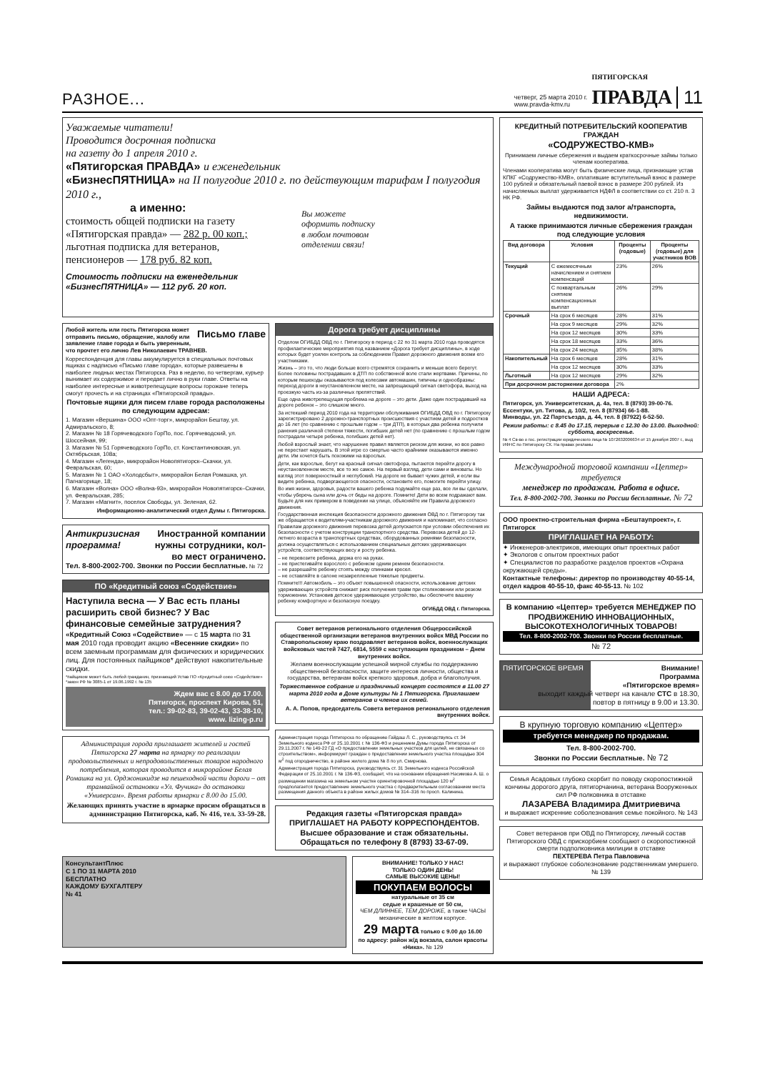РАЗНОЕ...
четверг, 25 марта 2010 г.
www.pravda-kmv.ru
ПЯТИГОРСКАЯ
ПРАВДА
11
Уважаемые читатели!
Проводится досрочная подписка
на газету до 1 апреля 2010 г.
«Пятигорская ПРАВДА» и еженедельник
«БизнесПЯТНИЦА» на II полугодие 2010 г. по действующим тарифам I полугодия 2010 г.,
а именно:
стоимость общей подписки на газету
«Пятигорская правда» — 282 р. 00 коп.;
льготная подписка для ветеранов,
пенсионеров — 178 руб. 82 коп.
Вы можете
оформить подписку
в любом почтовом
отделении связи!
Стоимость подписки на еженедельник
«БизнесПЯТНИЦА» — 112 руб. 20 коп.
Письмо главе
Любой житель или гость Пятигорска может отправить письмо, обращение, жалобу или заявление главе города и быть уверенным, что прочтет его лично Лев Николаевич ТРАВНЕВ.
Корреспонденция для главы аккумулируется в специальных почтовых ящиках с надписью «Письмо главе города», которые развешены в наиболее людных местах Пятигорска. Раз в неделю, по четвергам, курьер вынимает их содержимое и передает лично в руки главе. Ответы на наиболее интересные и животрепещущие вопросы горожане теперь смогут прочесть и на страницах «Пятигорской правды».
Почтовые ящики для писем главе города расположены по следующим адресам:
1. Магазин «Вершина» ООО «Опт-торг», микрорайон Бештау, ул. Адмиральского, 8;
2. Магазин № 18 Горячеводского ГорПо, пос. Горячеводский, ул. Шоссейная, 99;
3. Магазин № 51 Горячеводского ГорПо, ст. Константиновская, ул. Октябрьская, 108а;
4. Магазин «Легенда», микрорайон Новопятигорск–Скачки, ул. Февральская, 60;
5. Магазин № 1 ОАО «Холодсбыт», микрорайон Белая Ромашка, ул. Пагнагорище, 18;
6. Магазин «Волна» ООО «Волна-93», микрорайон Новопятигорск–Скачки, ул. Февральская, 285;
7. Магазин «Магнит», поселок Свободы, ул. Зеленая, 62.
Информационно-аналитический отдел Думы г. Пятигорска.
Антикризисная программа! Иностранной компании нужны сотрудники, кол-во мест ограничено.
Тел. 8-800-2002-700. Звонки по России бесплатные. № 72
ПО «Кредитный союз «Содействие»
Наступила весна — У Вас есть планы расширить свой бизнес? У Вас финансовые семейные затруднения?
«Кредитный Союз «Содействие» — с 15 марта по 31 мая 2010 года проводит акцию «Весенние скидки» по всем заемным программам для физических и юридических лиц. Для постоянных пайщиков* действуют накопительные скидки.
*пайщиком может быть любой гражданин, признающий Устав ПО «Кредитный союз «Содействие» *закон РФ № 3085-1 от 19.06.1992 г. № 135
Ждем вас с 8.00 до 17.00.
Пятигорск, проспект Кирова, 51,
тел.: 39-02-83, 39-02-43, 33-38-10,
www. lizing-p.ru
Администрация города приглашает жителей и гостей Пятигорска 27 марта на ярмарку по реализации продовольственных и непродовольственных товаров народного потребления, которая проводится в микрорайоне Белая Ромашка на ул. Орджоникидзе на пешеходной части дороги – от трамвайной остановки «Ул. Фучика» до остановки «Универсам». Время работы ярмарки с 8.00 до 15.00.
Желающих принять участие в ярмарке просим обращаться в администрацию Пятигорска, каб. № 416, тел. 33-59-28.
Дорога требует дисциплины
Отделом ОГИБДД ОВД по г. Пятигорску в период с 22 по 31 марта 2010 года проводятся профилактические мероприятия под названием «Дорога требует дисциплины», в ходе которых будет усилен контроль за соблюдением Правил дорожного движения всеми его участниками.
Жизнь – это то, что люди больше всего стремятся сохранить и меньше всего берегут. Более половины пострадавших в ДТП по собственной воле стали жертвами. Причины, по которым пешеходы оказываются под колесами автомашин, типичны и однообразны: переход дороги в неустановленном месте, на запрещающий сигнал светофора, выход на проезжую часть из-за различных препятствий.
Еще одна животрепещущая проблема на дороге – это дети. Даже один пострадавший на дороге ребенок – это слишком много.
За истекший период 2010 года на территории обслуживания ОГИБДД ОВД по г. Пятигорску зарегистрировано 2 дорожно-транспортных происшествия с участием детей и подростков до 16 лет (по сравнению с прошлым годом – три ДТП), в которых два ребенка получили ранения различной степени тяжести, погибших детей нет (по сравнению с прошлым годом пострадали четыре ребенка, погибших детей нет).
Любой взрослый знает, что нарушение правил является риском для жизни, но все равно не перестает нарушать. В этой игре со смертью часто крайними оказываются именно дети. Им хочется быть похожими на взрослых.
Дети, как взрослые, бегут на красный сигнал светофора, пытаются перейти дорогу в неустановленном месте, все то же самое. На первый взгляд, дети сами и виноваты. Но взгляд этот поверхностный и неглубокий. На дороге не бывает чужих детей, и если вы видите ребенка, подвергающегося опасности, остановите его, помогите перейти улицу.
Во имя жизни, здоровья, радости вашего ребенка подумайте еще раз, все ли вы сделали, чтобы уберечь сына или дочь от беды на дороге. Помните! Дети во всем подражают вам. Будьте для них примером в поведении на улице, объясняйте им Правила дорожного движения.
Государственная инспекция безопасности дорожного движения ОВД по г. Пятигорску так же обращается к водителям-участникам дорожного движения и напоминает, что согласно Правилам дорожного движения перевозка детей допускается при условии обеспечения их безопасности с учетом конструкции транспортного средства. Перевозка детей до 12-летнего возраста в транспортных средствах, оборудованных ремнями безопасности, должна осуществляться с использованием специальных детских удерживающих устройств, соответствующих весу и росту ребенка.
– не перевозите ребенка, держа его на руках.
– не пристегивайте взрослого с ребенком одним ремнем безопасности.
– не разрешайте ребенку стоять между спинками кресел.
– не оставляйте в салоне незакрепленные тяжелые предметы.
Помните!!! Автомобиль – это объект повышенной опасности, использование детских удерживающих устройств снижает риск получения травм при столкновении или резком торможении. Установив детское удерживающее устройство, вы обеспечите вашему ребенку комфортную и безопасную поездку.
ОГИБДД ОВД г. Пятигорска.
Совет ветеранов регионального отделения Общероссийской общественной организации ветеранов внутренних войск МВД России по Ставропольскому краю поздравляет ветеранов войск, военнослужащих войсковых частей 7427, 6814, 5559 с наступающим праздником – Днем внутренних войск.
Желаем военнослужащим успешной мирной службы по поддержанию общественной безопасности, защите интересов личности, общества и государства, ветеранам войск крепкого здоровья, добра и благополучия.
Торжественное собрание и праздничный концерт состоятся в 11.00 27 марта 2010 года в Доме культуры № 1 Пятигорска. Приглашаем ветеранов и членов их семей.
А. А. Попов, председатель Совета ветеранов регионального отделения внутренних войск.
Администрация города Пятигорска по обращению Гайдаш Л. С., руководствуясь ст. 34 Земельного кодекса РФ от 25.10.2001 г. № 136-ФЗ и решением Думы города Пятигорска от 29.11.2007 г. № 149-22 ГД «О предоставлении земельных участков для целей, не связанных со строительством», информирует граждан о предоставлении земельного участка площадью 304 м<sup>2</sup> под огородничество, в районе жилого дома № 8 по ул. Смирнова.
Администрация города Пятигорска, руководствуясь ст. 31 Земельного кодекса Российской Федерации от 25.10.2001 г. № 136-ФЗ, сообщает, что на основании обращения Насимова А. Ш. о размещении магазина на земельном участке ориентировочной площадью 120 м<sup>2</sup> предполагается предоставление земельного участка с предварительным согласованием места размещения данного объекта в районе жилых домов № 314–316 по просп. Калинина.
Редакция газеты «Пятигорская правда»
ПРИГЛАШАЕТ НА РАБОТУ КОРРЕСПОНДЕНТОВ.
Высшее образование и стаж обязательны.
Обращаться по телефону 8 (8793) 33-67-09.
КонсультантПлюс
С 1 ПО 31 МАРТА 2010
БЕСПЛАТНО
КАЖДОМУ БУХГАЛТЕРУ
№ 41
ВНИМАНИЕ! ТОЛЬКО У НАС!
ТОЛЬКО ОДИН ДЕНЬ!
САМЫЕ ВЫСОКИЕ ЦЕНЫ!
ПОКУПАЕМ ВОЛОСЫ
натуральные от 35 см
седые и крашеные от 50 см,
ЧЕМ ДЛИННЕЕ, ТЕМ ДОРОЖЕ, а также ЧАСЫ механические в желтом корпусе.
29 марта только с 9.00 до 16.00
по адресу: район ж/д вокзала, салон красоты «Ника». № 129
КРЕДИТНЫЙ ПОТРЕБИТЕЛЬСКИЙ КООПЕРАТИВ ГРАЖДАН
«СОДРУЖЕСТВО-КМВ»
Принимаем личные сбережения и выдаем краткосрочные займы только членам кооператива.
Членами кооператива могут быть физические лица, признающие устав КПКГ «Содружество-КМВ», оплатившие вступительный взнос в размере 100 рублей и обязательный паевой взнос в размере 200 рублей. Из начисляемых выплат удерживается НДФЛ в соответствии со ст. 210 п. 3 НК РФ.
Займы выдаются под залог а/транспорта, недвижимости.
А также принимаются личные сбережения граждан под следующие условия
| Вид договора | Условия | Проценты (годовые) | Проценты (годовые) для участников ВОВ |
| --- | --- | --- | --- |
| Текущий | С ежемесячным начислением и снятием компенсаций | 23% | 26% |
| | С поквартальным снятием компенсационных выплат | 26% | 29% |
| Срочный | На срок 6 месяцев | 28% | 31% |
| | На срок 9 месяцев | 29% | 32% |
| | На срок 12 месяцев | 30% | 33% |
| | На срок 18 месяцев | 33% | 36% |
| | На срок 24 месяца | 35% | 38% |
| Накопительный | На срок 6 месяцев | 28% | 31% |
| | На срок 12 месяцев | 30% | 33% |
| Льготный | На срок 12 месяцев | 29% | 32% |
| При досрочном расторжении договора | | 2% | |
НАШИ АДРЕСА:
Пятигорск, ул. Университетская, д. 4а, тел. 8 (8793) 39-00-76.
Ессентуки, ул. Титова, д. 10/2, тел. 8 (87934) 66-1-88.
Минводы, ул. 22 Партсъезда, д. 44, тел. 8 (87922) 6-52-50.
Режим работы: с 8.45 до 17.15, перерыв с 12.30 до 13.00. Выходной: суббота, воскресенье.
№ 4 Св-во о гос. регистрации юридического лица № 1072632006634 от 15 декабря 2007 г., выд ИФНС по Пятигорску СК. На правах рекламы
Международной торговой компании «Цептер» требуется
менеджер по продажам. Работа в офисе.
Тел. 8-800-2002-700. Звонки по России бесплатные. № 72
ООО проектно-строительная фирма «Бештаупроект», г. Пятигорск
ПРИГЛАШАЕТ НА РАБОТУ:
✦ Инженеров-электриков, имеющих опыт проектных работ
✦ Экологов с опытом проектных работ
✦ Специалистов по разработке разделов проектов «Охрана окружающей среды».
Контактные телефоны: директор по производству 40-55-14, отдел кадров 40-55-10, факс 40-55-13. № 102
В компанию «Цептер» требуется МЕНЕДЖЕР ПО ПРОДВИЖЕНИЮ ИННОВАЦИОННЫХ, ВЫСОКОТЕХНОЛОГИЧНЫХ ТОВАРОВ!
Тел. 8-800-2002-700. Звонки по России бесплатные.
№ 72
ПЯТИГОРСКОЕ ВРЕМЯ Внимание!
Программа
«Пятигорское время»
выходит каждый четверг на канале СТС в 18.30,
повтор в пятницу в 9.00 и 13.30.
В крупную торговую компанию «Цептер»
требуется менеджер по продажам.
Тел. 8-800-2002-700.
Звонки по России бесплатные. № 72
Семья Асадовых глубоко скорбит по поводу скоропостижной кончины дорогого друга, пятигорчанина, ветерана Вооруженных сил РФ полковника в отставке
ЛАЗАРЕВА Владимира Дмитриевича
и выражает искренние соболезнования семье покойного. № 143
Совет ветеранов при ОВД по Пятигорску, личный состав Пятигорского ОВД с прискорбием сообщают о скоропостижной смерти подполковника милиции в отставке
ПЕХТЕРЕВА Петра Павловича
и выражают глубокое соболезнование родственникам умершего. № 139